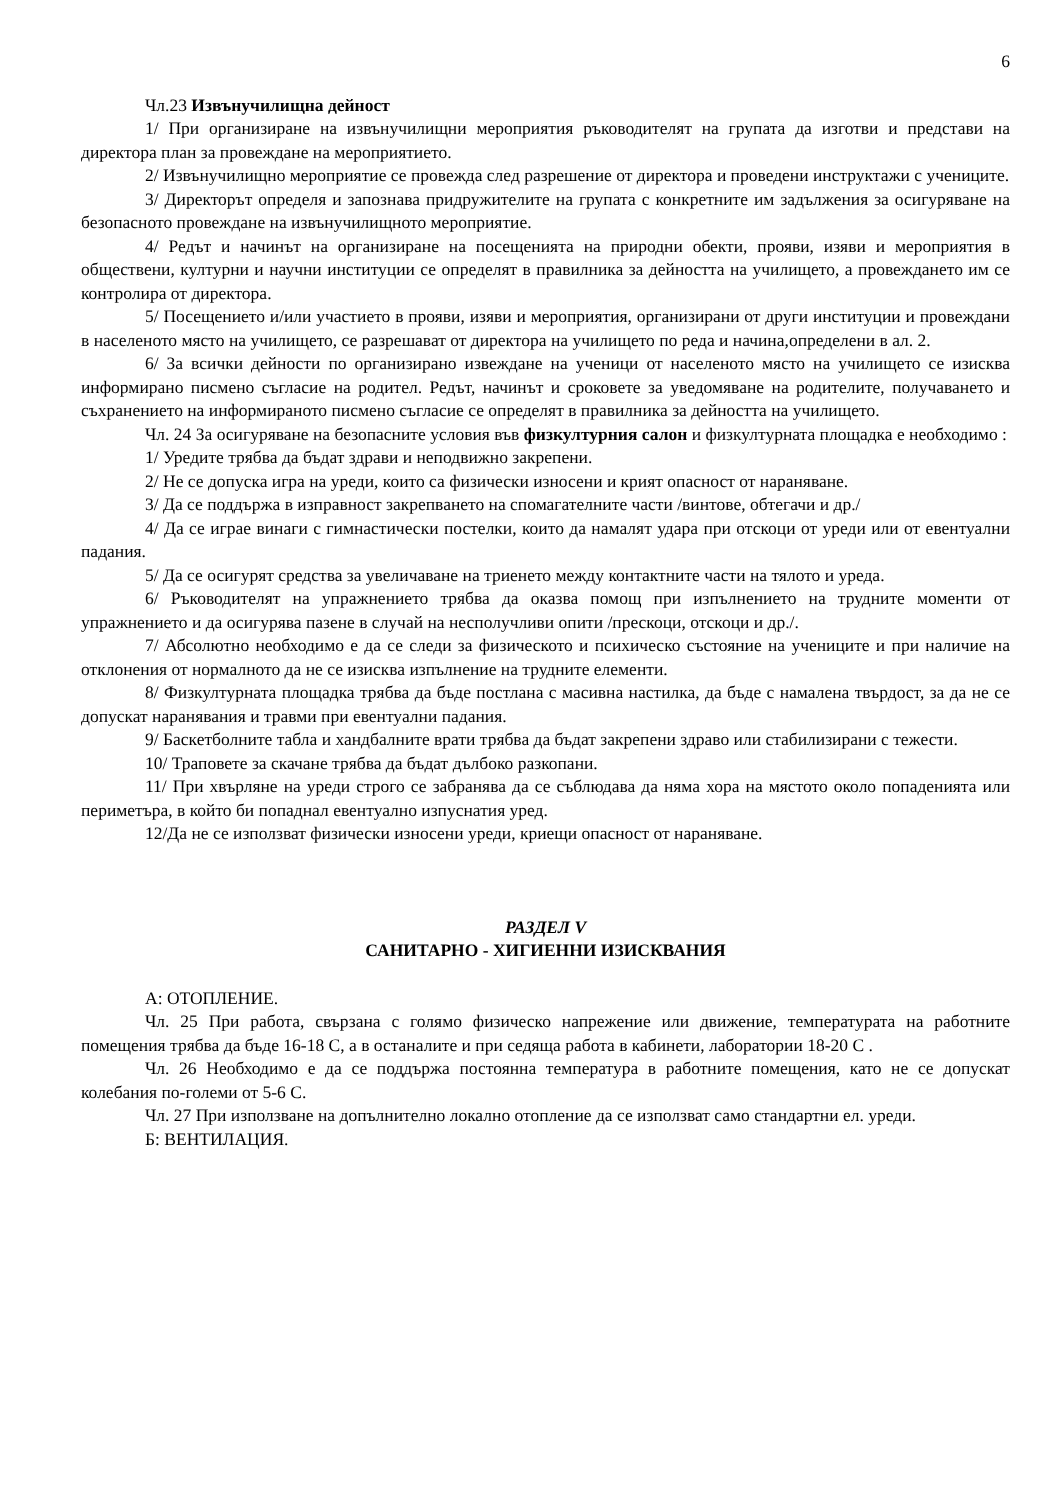6
Чл.23 Извънучилищна дейност
1/ При организиране на извънучилищни мероприятия ръководителят на групата да изготви и представи на директора план за провеждане на мероприятието.
2/ Извънучилищно мероприятие се провежда след разрешение от директора и проведени инструктажи с учениците.
3/ Директорът определя и запознава придружителите на групата с конкретните им задължения за осигуряване на безопасното провеждане на извънучилищното мероприятие.
4/ Редът и начинът на организиране на посещенията на природни обекти, прояви, изяви и мероприятия в обществени, културни и научни институции се определят в правилника за дейността на училището, а провеждането им се контролира от директора.
5/ Посещението и/или участието в прояви, изяви и мероприятия, организирани от други институции и провеждани в населеното място на училището, се разрешават от директора на училището по реда и начина,определени в ал. 2.
6/ За всички дейности по организирано извеждане на ученици от населеното място на училището се изисква информирано писмено съгласие на родител. Редът, начинът и сроковете за уведомяване на родителите, получаването и съхранението на информираното писмено съгласие се определят в правилника за дейността на училището.
Чл. 24 За осигуряване на безопасните условия във физкултурния салон и физкултурната площадка е необходимо :
1/ Уредите трябва да бъдат здрави и неподвижно закрепени.
2/ Не се допуска игра на уреди, които са физически износени и крият опасност от нараняване.
3/ Да се поддържа в изправност закрепването на спомагателните части /винтове, обтегачи и др./
4/ Да се играе винаги с гимнастически постелки, които да намалят удара при отскоци от уреди или от евентуални падания.
5/ Да се осигурят средства за увеличаване на триенето между контактните части на тялото и уреда.
6/ Ръководителят на упражнението трябва да оказва помощ при изпълнението на трудните моменти от упражнението и да осигурява пазене в случай на несполучливи опити /прескоци, отскоци и др./.
7/ Абсолютно необходимо е да се следи за физическото и психическо състояние на учениците и при наличие на отклонения от нормалното да не се изисква изпълнение на трудните елементи.
8/ Физкултурната площадка трябва да бъде постлана с масивна настилка, да бъде с намалена твърдост, за да не се допускат наранявания и травми при евентуални падания.
9/ Баскетболните табла и хандбалните врати трябва да бъдат закрепени здраво или стабилизирани с тежести.
10/ Траповете за скачане трябва да бъдат дълбоко разкопани.
11/ При хвърляне на уреди строго се забранява да се съблюдава да няма хора на мястото около попаденията или периметъра, в който би попаднал евентуално изпуснатия уред.
12/Да не се използват физически износени уреди, криещи опасност от нараняване.
РАЗДЕЛ V
САНИТАРНО - ХИГИЕННИ ИЗИСКВАНИЯ
А: ОТОПЛЕНИЕ.
Чл. 25 При работа, свързана с голямо физическо напрежение или движение, температурата на работните помещения трябва да бъде 16-18 С, а в останалите и при седяща работа в кабинети, лаборатории 18-20 С .
Чл. 26 Необходимо е да се поддържа постоянна температура в работните помещения, като не се допускат колебания по-големи от 5-6 С.
Чл. 27 При използване на допълнително локално отопление да се използват само стандартни ел. уреди.
Б: ВЕНТИЛАЦИЯ.